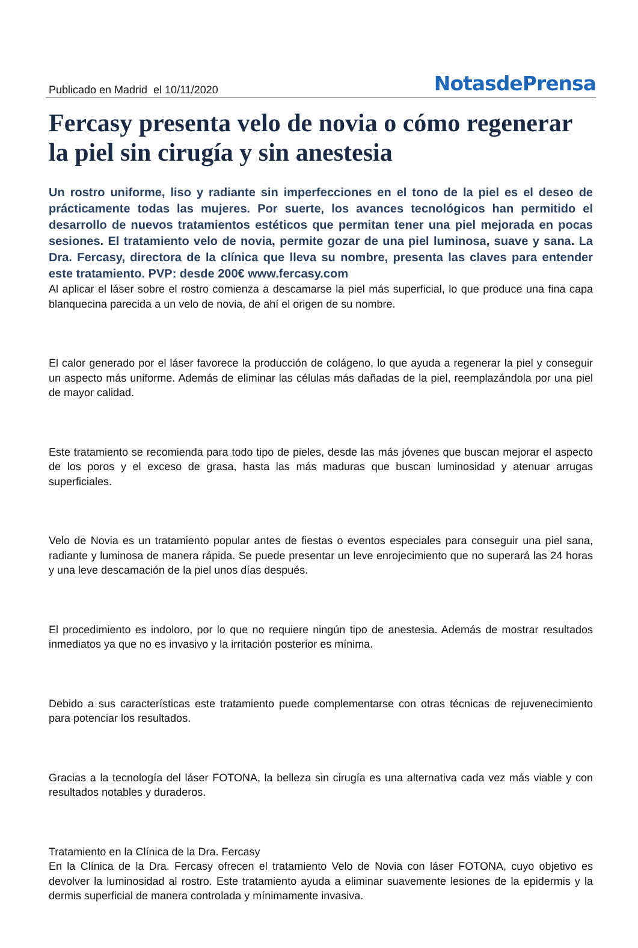Publicado en Madrid el 10/11/2020
NotasdePrensa
Fercasy presenta velo de novia o cómo regenerar la piel sin cirugía y sin anestesia
Un rostro uniforme, liso y radiante sin imperfecciones en el tono de la piel es el deseo de prácticamente todas las mujeres. Por suerte, los avances tecnológicos han permitido el desarrollo de nuevos tratamientos estéticos que permitan tener una piel mejorada en pocas sesiones. El tratamiento velo de novia, permite gozar de una piel luminosa, suave y sana. La Dra. Fercasy, directora de la clínica que lleva su nombre, presenta las claves para entender este tratamiento. PVP: desde 200€ www.fercasy.com
Al aplicar el láser sobre el rostro comienza a descamarse la piel más superficial, lo que produce una fina capa blanquecina parecida a un velo de novia, de ahí el origen de su nombre.
El calor generado por el láser favorece la producción de colágeno, lo que ayuda a regenerar la piel y conseguir un aspecto más uniforme. Además de eliminar las células más dañadas de la piel, reemplazándola por una piel de mayor calidad.
Este tratamiento se recomienda para todo tipo de pieles, desde las más jóvenes que buscan mejorar el aspecto de los poros y el exceso de grasa, hasta las más maduras que buscan luminosidad y atenuar arrugas superficiales.
Velo de Novia es un tratamiento popular antes de fiestas o eventos especiales para conseguir una piel sana, radiante y luminosa de manera rápida. Se puede presentar un leve enrojecimiento que no superará las 24 horas y una leve descamación de la piel unos días después.
El procedimiento es indoloro, por lo que no requiere ningún tipo de anestesia. Además de mostrar resultados inmediatos ya que no es invasivo y la irritación posterior es mínima.
Debido a sus características este tratamiento puede complementarse con otras técnicas de rejuvenecimiento para potenciar los resultados.
Gracias a la tecnología del láser FOTONA, la belleza sin cirugía es una alternativa cada vez más viable y con resultados notables y duraderos.
Tratamiento en la Clínica de la Dra. Fercasy
En la Clínica de la Dra. Fercasy ofrecen el tratamiento Velo de Novia con láser FOTONA, cuyo objetivo es devolver la luminosidad al rostro. Este tratamiento ayuda a eliminar suavemente lesiones de la epidermis y la dermis superficial de manera controlada y mínimamente invasiva.